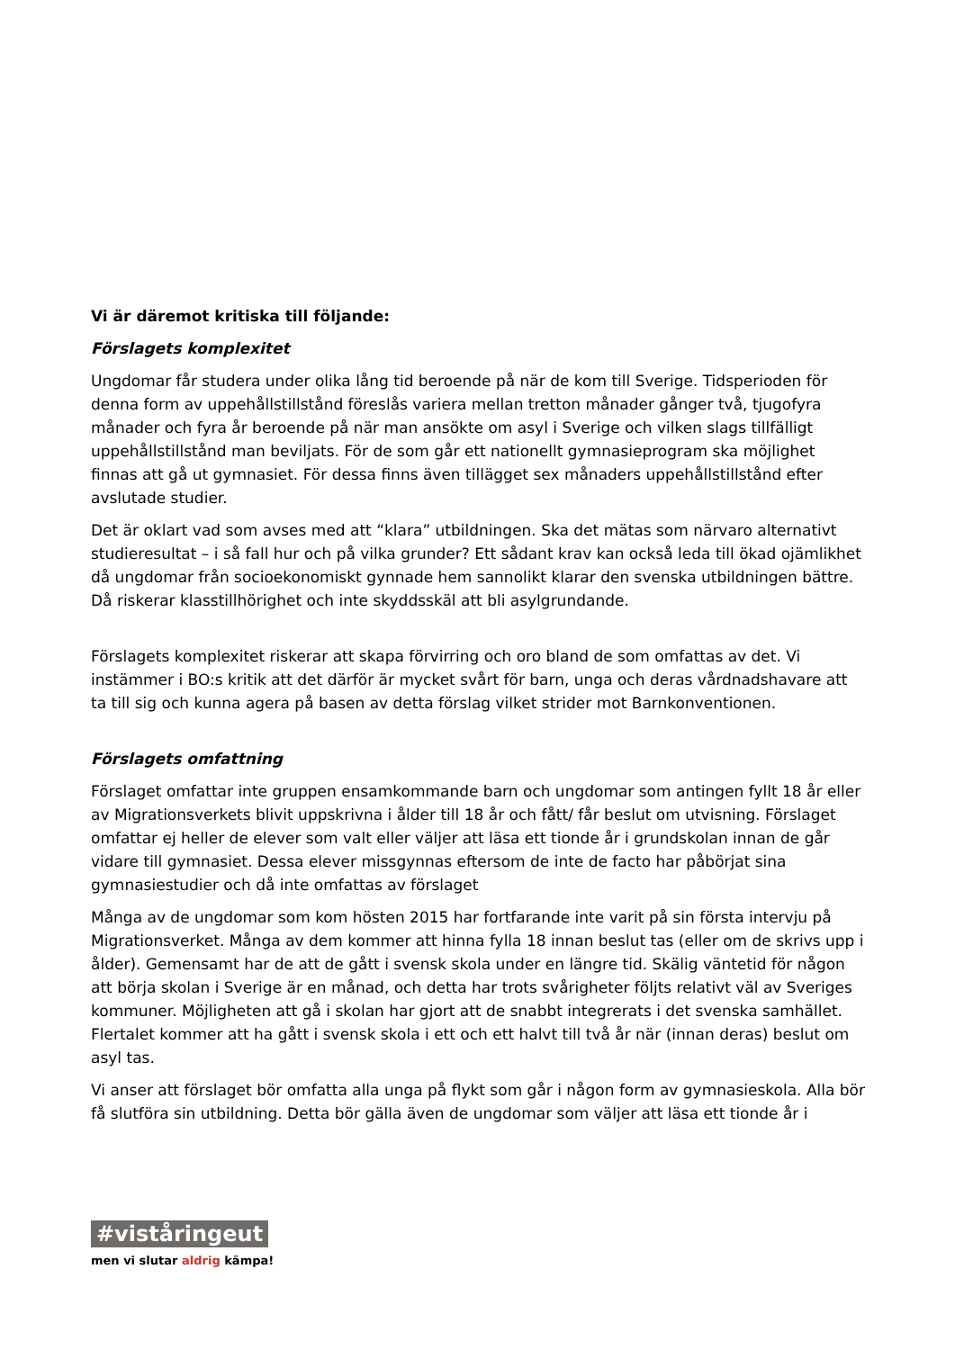Vi är däremot kritiska till följande:
Förslagets komplexitet
Ungdomar får studera under olika lång tid beroende på när de kom till Sverige. Tidsperioden för denna form av uppehållstillstånd föreslås variera mellan tretton månader gånger två, tjugofyra månader och fyra år beroende på när man ansökte om asyl i Sverige och vilken slags tillfälligt uppehållstillstånd man beviljats. För de som går ett nationellt gymnasieprogram ska möjlighet finnas att gå ut gymnasiet. För dessa finns även tillägget sex månaders uppehållstillstånd efter avslutade studier.
Det är oklart vad som avses med att “klara” utbildningen. Ska det mätas som närvaro alternativt studieresultat – i så fall hur och på vilka grunder? Ett sådant krav kan också leda till ökad ojämlikhet då ungdomar från socioekonomiskt gynnade hem sannolikt klarar den svenska utbildningen bättre. Då riskerar klasstillhörighet och inte skyddsskäl att bli asylgrundande.
Förslagets komplexitet riskerar att skapa förvirring och oro bland de som omfattas av det. Vi instämmer i BO:s kritik att det därför är mycket svårt för barn, unga och deras vårdnadshavare att ta till sig och kunna agera på basen av detta förslag vilket strider mot Barnkonventionen.
Förslagets omfattning
Förslaget omfattar inte gruppen ensamkommande barn och ungdomar som antingen fyllt 18 år eller av Migrationsverkets blivit uppskrivna i ålder till 18 år och fått/ får beslut om utvisning. Förslaget omfattar ej heller de elever som valt eller väljer att läsa ett tionde år i grundskolan innan de går vidare till gymnasiet. Dessa elever missgynnas eftersom de inte de facto har påbörjat sina gymnasiestudier och då inte omfattas av förslaget
Många av de ungdomar som kom hösten 2015 har fortfarande inte varit på sin första intervju på Migrationsverket. Många av dem kommer att hinna fylla 18 innan beslut tas (eller om de skrivs upp i ålder). Gemensamt har de att de gått i svensk skola under en längre tid. Skälig väntetid för någon att börja skolan i Sverige är en månad, och detta har trots svårigheter följts relativt väl av Sveriges kommuner. Möjligheten att gå i skolan har gjort att de snabbt integrerats i det svenska samhället. Flertalet kommer att ha gått i svensk skola i ett och ett halvt till två år när (innan deras) beslut om asyl tas.
Vi anser att förslaget bör omfatta alla unga på flykt som går i någon form av gymnasieskola. Alla bör få slutföra sin utbildning. Detta bör gälla även de ungdomar som väljer att läsa ett tionde år i
#viståringeut
men vi slutar aldrig kämpa!